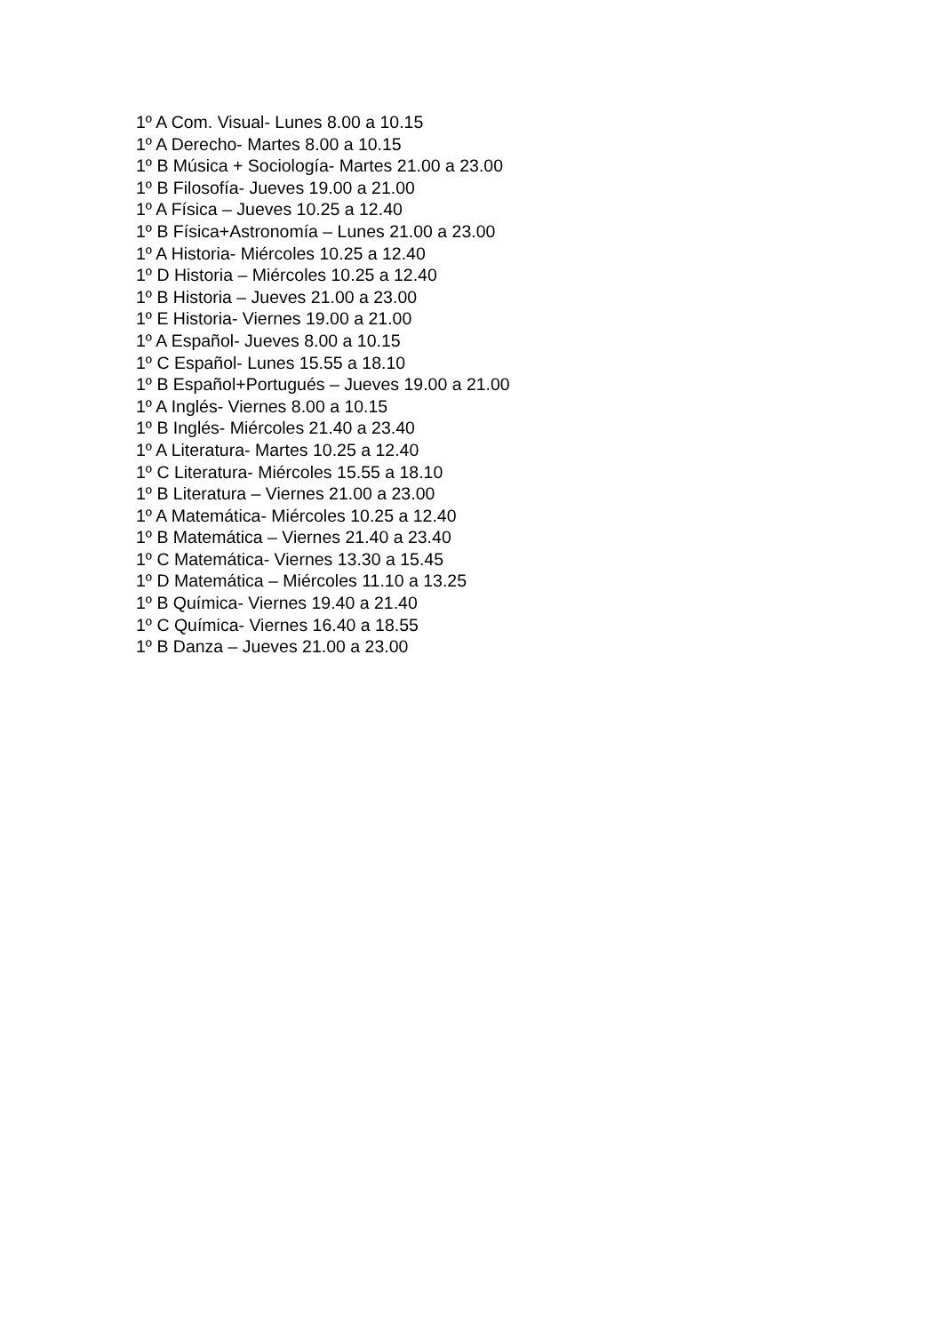1º A Com. Visual- Lunes 8.00 a 10.15
1º A Derecho- Martes 8.00 a 10.15
1º B Música + Sociología- Martes 21.00 a 23.00
1º B Filosofía- Jueves 19.00 a 21.00
1º A Física – Jueves 10.25 a 12.40
1º B Física+Astronomía – Lunes 21.00 a 23.00
1º A Historia- Miércoles 10.25 a 12.40
1º D Historia – Miércoles 10.25 a 12.40
1º B Historia – Jueves 21.00 a 23.00
1º E Historia- Viernes 19.00 a 21.00
1º A Español- Jueves 8.00 a 10.15
1º C Español- Lunes 15.55 a 18.10
1º B Español+Portugués – Jueves 19.00 a 21.00
1º A Inglés- Viernes 8.00 a 10.15
1º B Inglés- Miércoles 21.40 a 23.40
1º A Literatura- Martes 10.25 a 12.40
1º C Literatura- Miércoles 15.55 a 18.10
1º B Literatura – Viernes 21.00 a 23.00
1º A Matemática- Miércoles 10.25 a 12.40
1º B Matemática – Viernes 21.40 a 23.40
1º C Matemática- Viernes 13.30 a 15.45
1º D Matemática – Miércoles 11.10 a 13.25
1º B Química- Viernes 19.40 a 21.40
1º C Química- Viernes 16.40 a 18.55
1º B Danza – Jueves 21.00 a 23.00